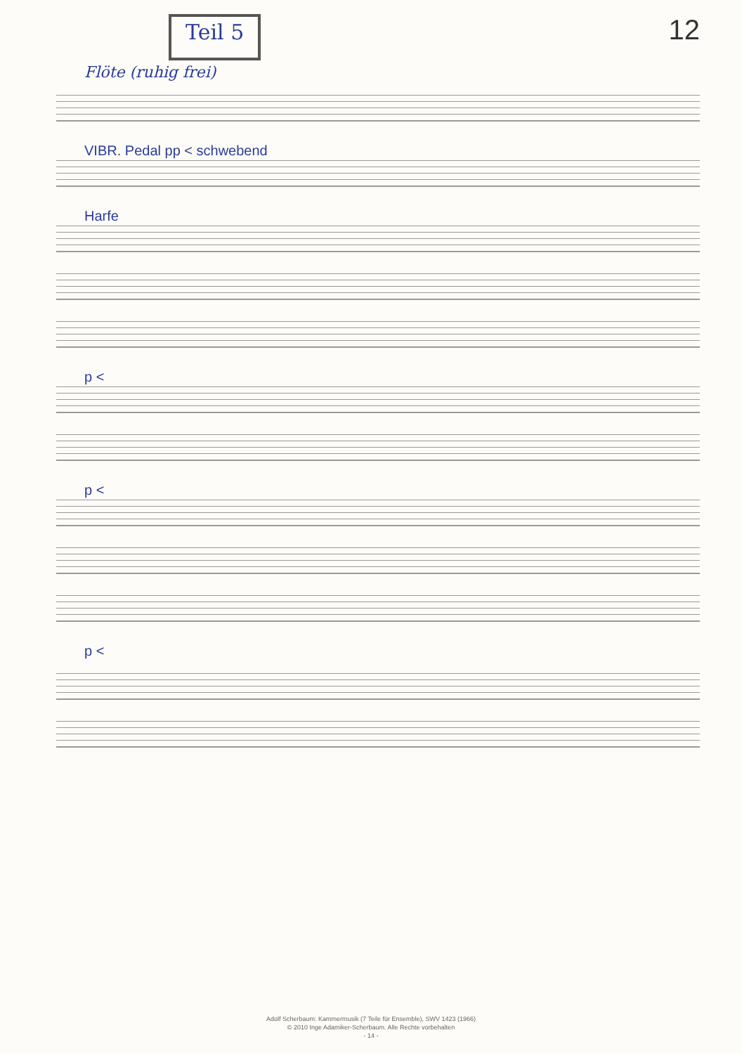Teil 5
12
Flöte (ruhig frei)
VIBR. Pedal pp < schwebend
Harfe
p <
p <
p <
Adolf Scherbaum: Kammermusik (7 Teile für Ensemble), SWV 1423 (1966)
© 2010 Inge Adamiker-Scherbaum. Alle Rechte vorbehalten
- 14 -